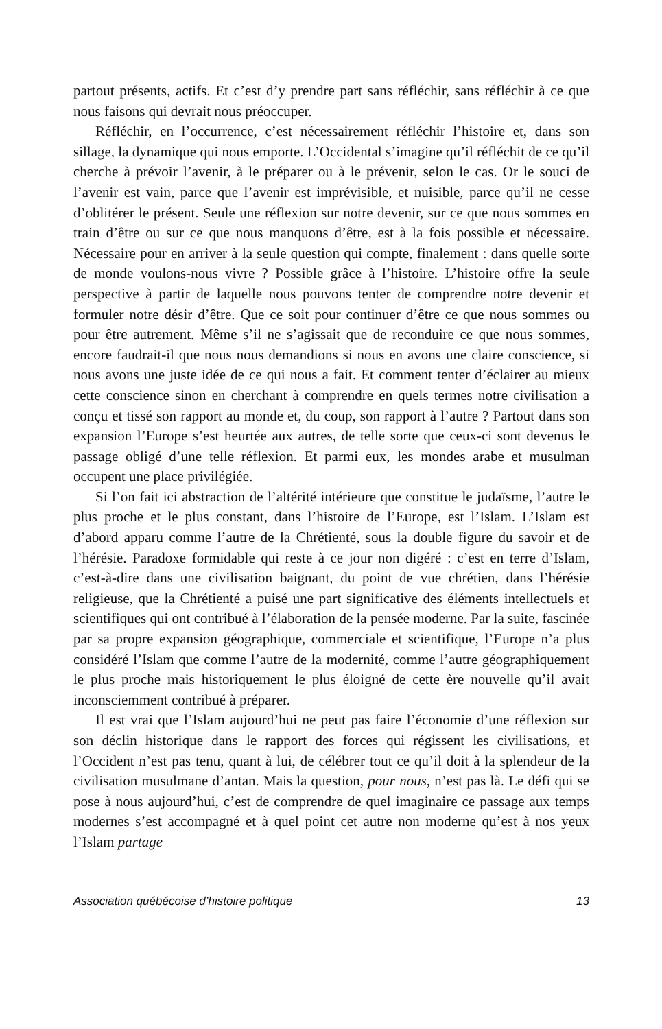partout présents, actifs. Et c’est d’y prendre part sans réfléchir, sans réfléchir à ce que nous faisons qui devrait nous préoccuper.
Réfléchir, en l’occurrence, c’est nécessairement réfléchir l’histoire et, dans son sillage, la dynamique qui nous emporte. L’Occidental s’imagine qu’il réfléchit de ce qu’il cherche à prévoir l’avenir, à le préparer ou à le prévenir, selon le cas. Or le souci de l’avenir est vain, parce que l’avenir est imprévisible, et nuisible, parce qu’il ne cesse d’oblitérer le présent. Seule une réflexion sur notre devenir, sur ce que nous sommes en train d’être ou sur ce que nous manquons d’être, est à la fois possible et nécessaire. Nécessaire pour en arriver à la seule question qui compte, finalement : dans quelle sorte de monde voulons-nous vivre ? Possible grâce à l’histoire. L’histoire offre la seule perspective à partir de laquelle nous pouvons tenter de comprendre notre devenir et formuler notre désir d’être. Que ce soit pour continuer d’être ce que nous sommes ou pour être autrement. Même s’il ne s’agissait que de reconduire ce que nous sommes, encore faudrait-il que nous nous demandions si nous en avons une claire conscience, si nous avons une juste idée de ce qui nous a fait. Et comment tenter d’éclairer au mieux cette conscience sinon en cherchant à comprendre en quels termes notre civilisation a conçu et tissé son rapport au monde et, du coup, son rapport à l’autre ? Partout dans son expansion l’Europe s’est heurtée aux autres, de telle sorte que ceux-ci sont devenus le passage obligé d’une telle réflexion. Et parmi eux, les mondes arabe et musulman occupent une place privilégiée.
Si l’on fait ici abstraction de l’altérité intérieure que constitue le judaïsme, l’autre le plus proche et le plus constant, dans l’histoire de l’Europe, est l’Islam. L’Islam est d’abord apparu comme l’autre de la Chrétienté, sous la double figure du savoir et de l’hérésie. Paradoxe formidable qui reste à ce jour non digéré : c’est en terre d’Islam, c’est-à-dire dans une civilisation baignant, du point de vue chrétien, dans l’hérésie religieuse, que la Chrétienté a puisé une part significative des éléments intellectuels et scientifiques qui ont contribué à l’élaboration de la pensée moderne. Par la suite, fascinée par sa propre expansion géographique, commerciale et scientifique, l’Europe n’a plus considéré l’Islam que comme l’autre de la modernité, comme l’autre géographiquement le plus proche mais historiquement le plus éloigné de cette ère nouvelle qu’il avait inconsciemment contribué à préparer.
Il est vrai que l’Islam aujourd’hui ne peut pas faire l’économie d’une réflexion sur son déclin historique dans le rapport des forces qui régissent les civilisations, et l’Occident n’est pas tenu, quant à lui, de célébrer tout ce qu’il doit à la splendeur de la civilisation musulmane d’antan. Mais la question, pour nous, n’est pas là. Le défi qui se pose à nous aujourd’hui, c’est de comprendre de quel imaginaire ce passage aux temps modernes s’est accompagné et à quel point cet autre non moderne qu’est à nos yeux l’Islam partage
Association québécoise d’histoire politique 13